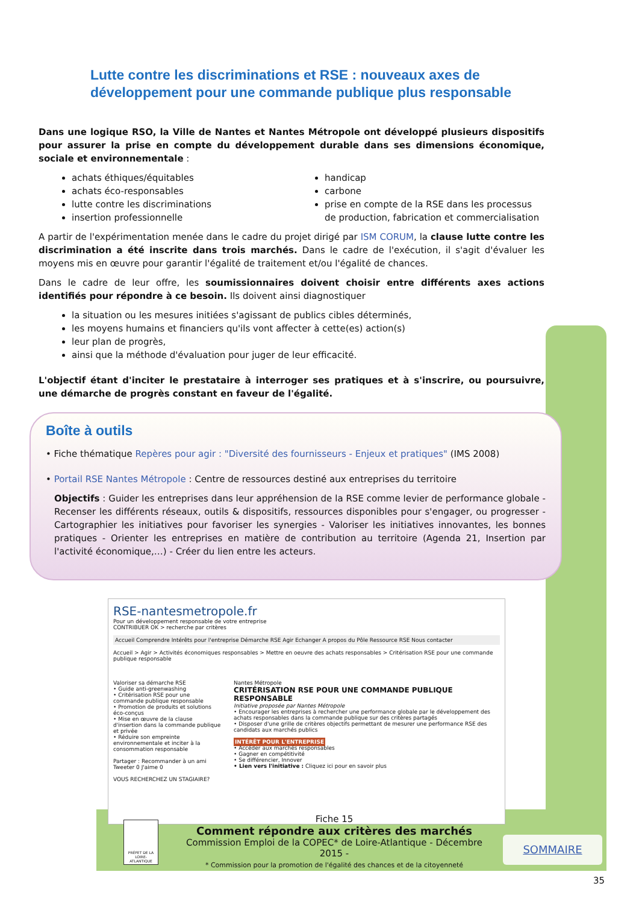Lutte contre les discriminations et RSE : nouveaux axes de développement pour une commande publique plus responsable
Dans une logique RSO, la Ville de Nantes et Nantes Métropole ont développé plusieurs dispositifs pour assurer la prise en compte du développement durable dans ses dimensions économique, sociale et environnementale :
achats éthiques/équitables
achats éco-responsables
lutte contre les discriminations
insertion professionnelle
handicap
carbone
prise en compte de la RSE dans les processus de production, fabrication et commercialisation
A partir de l'expérimentation menée dans le cadre du projet dirigé par ISM CORUM, la clause lutte contre les discrimination a été inscrite dans trois marchés. Dans le cadre de l'exécution, il s'agit d'évaluer les moyens mis en œuvre pour garantir l'égalité de traitement et/ou l'égalité de chances.
Dans le cadre de leur offre, les soumissionnaires doivent choisir entre différents axes actions identifiés pour répondre à ce besoin. Ils doivent ainsi diagnostiquer
la situation ou les mesures initiées s'agissant de publics cibles déterminés,
les moyens humains et financiers qu'ils vont affecter à cette(es) action(s)
leur plan de progrès,
ainsi que la méthode d'évaluation pour juger de leur efficacité.
L'objectif étant d'inciter le prestataire à interroger ses pratiques et à s'inscrire, ou poursuivre, une démarche de progrès constant en faveur de l'égalité.
Boîte à outils
• Fiche thématique Repères pour agir : "Diversité des fournisseurs - Enjeux et pratiques" (IMS 2008)
• Portail RSE Nantes Métropole : Centre de ressources destiné aux entreprises du territoire
Objectifs : Guider les entreprises dans leur appréhension de la RSE comme levier de performance globale - Recenser les différents réseaux, outils & dispositifs, ressources disponibles pour s'engager, ou progresser - Cartographier les initiatives pour favoriser les synergies - Valoriser les initiatives innovantes, les bonnes pratiques - Orienter les entreprises en matière de contribution au territoire (Agenda 21, Insertion par l'activité économique,…) - Créer du lien entre les acteurs.
RSE-nantesmetropole.fr
Pour un développement responsable de votre entreprise
CONTRIBUER OK > recherche par critères
Accueil Comprendre Intérêts pour l'entreprise Démarche RSE Agir Echanger A propos du Pôle Ressource RSE Nous contacter
Accueil > Agir > Activités économiques responsables > Mettre en oeuvre des achats responsables > Critérisation RSE pour une commande publique responsable
Valoriser sa démarche RSE
• Guide anti-greenwashing
• Critérisation RSE pour une commande publique responsable
• Promotion de produits et solutions éco-conçus
• Mise en œuvre de la clause d'insertion dans la commande publique et privée
• Réduire son empreinte environnementale et inciter à la consommation responsable
Partager : Recommander à un ami
Tweeter 0 J'aime 0
VOUS RECHERCHEZ UN STAGIAIRE?
Nantes Métropole
CRITÉRISATION RSE POUR UNE COMMANDE PUBLIQUE RESPONSABLE
Initiative proposée par Nantes Métropole
• Encourager les entreprises à rechercher une performance globale par le développement des achats responsables dans la commande publique sur des critères partagés
• Disposer d'une grille de critères objectifs permettant de mesurer une performance RSE des candidats aux marchés publics
INTÉRÊT POUR L'ENTREPRISE
• Accéder aux marchés responsables
• Gagner en compétitivité
• Se différencier, Innover
• Lien vers l'initiative : Cliquez ici pour en savoir plus
Fiche 15
Comment répondre aux critères des marchés
Commission Emploi de la COPEC* de Loire-Atlantique - Décembre 2015 -
* Commission pour la promotion de l'égalité des chances et de la citoyenneté
PRÉFET DE LA LOIRE-ATLANTIQUE
SOMMAIRE
35